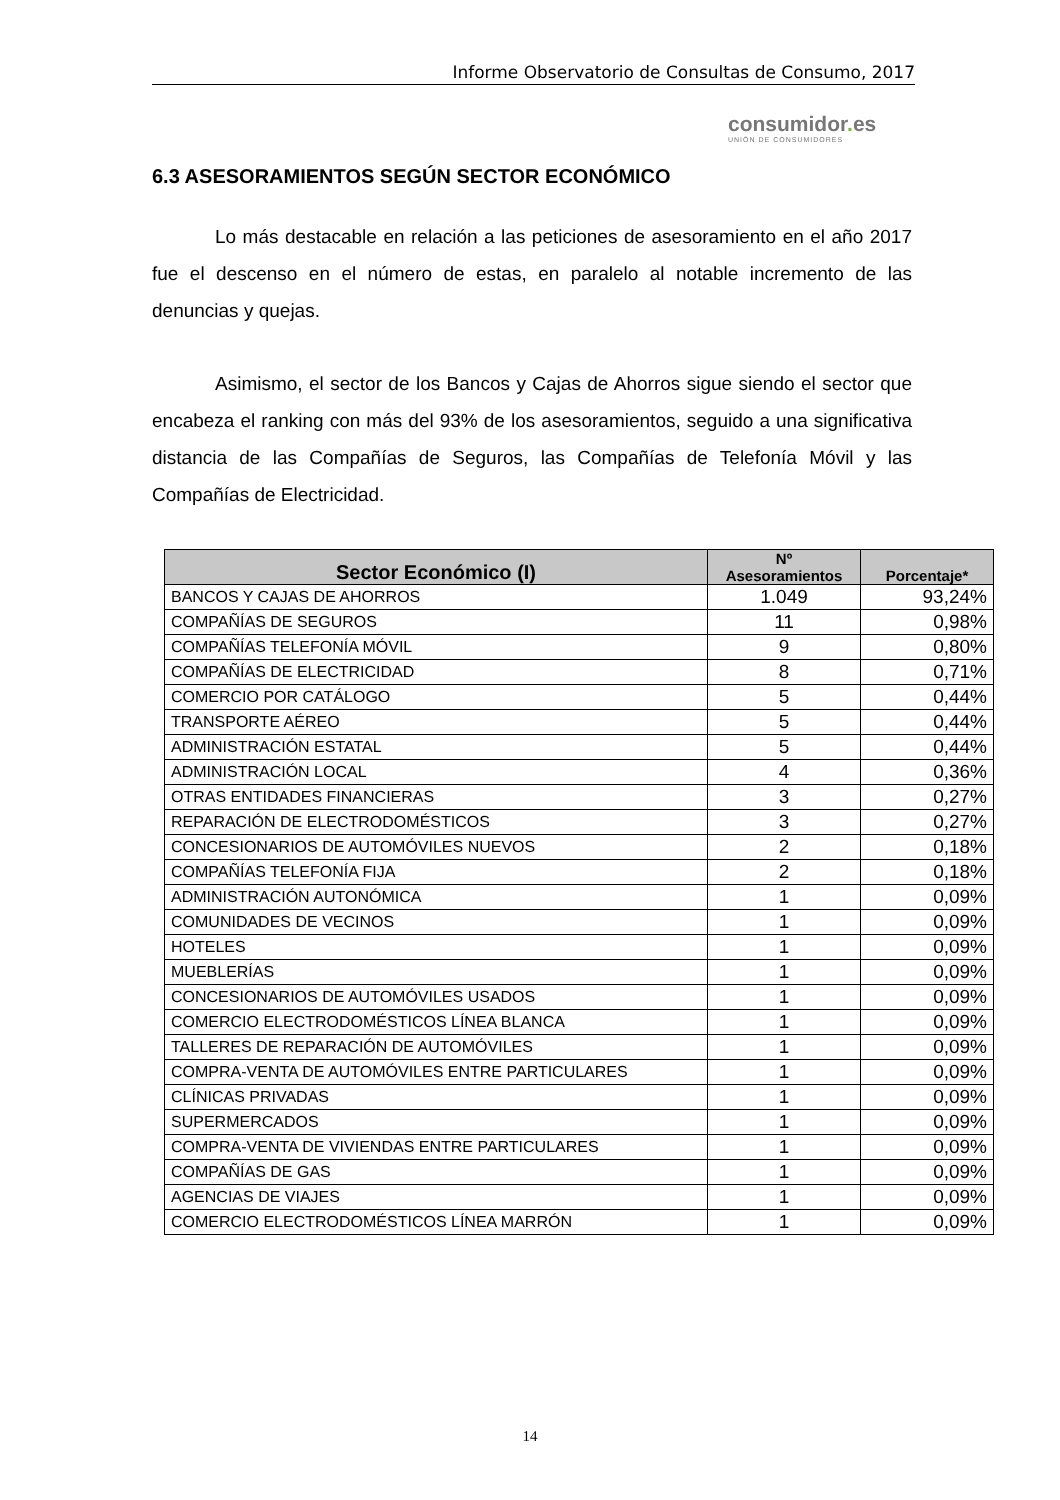Informe Observatorio de Consultas de Consumo, 2017
consumidor. es
UNIÓN DE CONSUMIDORES
6.3 ASESORAMIENTOS SEGÚN SECTOR ECONÓMICO
Lo más destacable en relación a las peticiones de asesoramiento en el año 2017 fue el descenso en el número de estas, en paralelo al notable incremento de las denuncias y quejas.
Asimismo, el sector de los Bancos y Cajas de Ahorros sigue siendo el sector que encabeza el ranking con más del 93% de los asesoramientos, seguido a una significativa distancia de las Compañías de Seguros, las Compañías de Telefonía Móvil y las Compañías de Electricidad.
| Sector Económico (I) | Nº Asesoramientos | Porcentaje* |
| --- | --- | --- |
| BANCOS Y CAJAS DE AHORROS | 1.049 | 93,24% |
| COMPAÑÍAS DE SEGUROS | 11 | 0,98% |
| COMPAÑÍAS TELEFONÍA MÓVIL | 9 | 0,80% |
| COMPAÑÍAS DE ELECTRICIDAD | 8 | 0,71% |
| COMERCIO POR CATÁLOGO | 5 | 0,44% |
| TRANSPORTE AÉREO | 5 | 0,44% |
| ADMINISTRACIÓN ESTATAL | 5 | 0,44% |
| ADMINISTRACIÓN LOCAL | 4 | 0,36% |
| OTRAS ENTIDADES FINANCIERAS | 3 | 0,27% |
| REPARACIÓN DE ELECTRODOMÉSTICOS | 3 | 0,27% |
| CONCESIONARIOS DE AUTOMÓVILES NUEVOS | 2 | 0,18% |
| COMPAÑÍAS TELEFONÍA FIJA | 2 | 0,18% |
| ADMINISTRACIÓN AUTONÓMICA | 1 | 0,09% |
| COMUNIDADES DE VECINOS | 1 | 0,09% |
| HOTELES | 1 | 0,09% |
| MUEBLERÍAS | 1 | 0,09% |
| CONCESIONARIOS DE AUTOMÓVILES USADOS | 1 | 0,09% |
| COMERCIO ELECTRODOMÉSTICOS LÍNEA BLANCA | 1 | 0,09% |
| TALLERES DE REPARACIÓN DE AUTOMÓVILES | 1 | 0,09% |
| COMPRA-VENTA DE AUTOMÓVILES ENTRE PARTICULARES | 1 | 0,09% |
| CLÍNICAS PRIVADAS | 1 | 0,09% |
| SUPERMERCADOS | 1 | 0,09% |
| COMPRA-VENTA DE VIVIENDAS ENTRE PARTICULARES | 1 | 0,09% |
| COMPAÑÍAS DE GAS | 1 | 0,09% |
| AGENCIAS DE VIAJES | 1 | 0,09% |
| COMERCIO ELECTRODOMÉSTICOS LÍNEA MARRÓN | 1 | 0,09% |
14